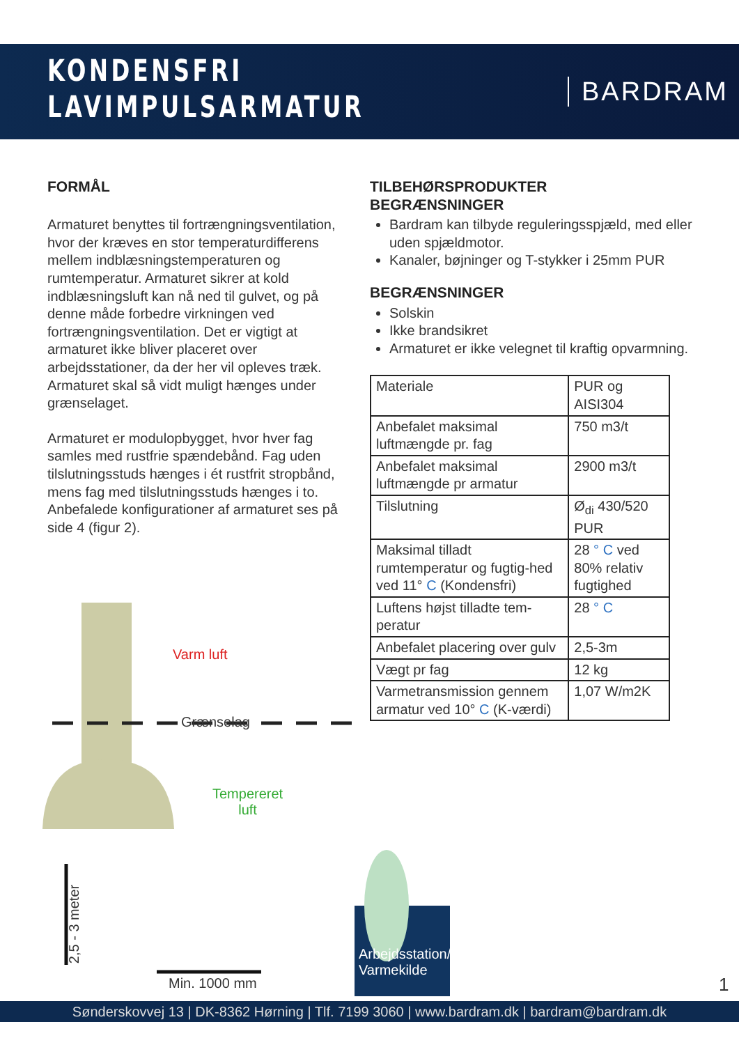KONDENSFRI
LAVIMPULSARMATUR
BARDRAM
FORMÅL
Armaturet benyttes til fortrængningsventilation, hvor der kræves en stor temperaturdifferens mellem indblæsningstemperaturen og rumtemperatur. Armaturet sikrer at kold indblæsningsluft kan nå ned til gulvet, og på denne måde forbedre virkningen ved fortrængningsventilation. Det er vigtigt at armaturet ikke bliver placeret over arbejdsstationer, da der her vil opleves træk. Armaturet skal så vidt muligt hænges under grænselaget.
Armaturet er modulopbygget, hvor hver fag samles med rustfrie spændebånd. Fag uden tilslutningsstuds hænges i ét rustfrit stropbånd, mens fag med tilslutningsstuds hænges i to. Anbefalede konfigurationer af armaturet ses på side 4 (figur 2).
TILBEHØRSPRODUKTER
BEGRÆNSNINGER
Bardram kan tilbyde reguleringsspjæld, med eller uden spjældmotor.
Kanaler, bøjninger og T-stykker i 25mm PUR
BEGRÆNSNINGER
Solskin
Ikke brandsikret
Armaturet er ikke velegnet til kraftig opvarmning.
| Materiale | PUR og AISI304 |
| Anbefalet maksimal luftmængde pr. fag | 750 m3/t |
| Anbefalet maksimal luftmængde pr armatur | 2900 m3/t |
| Tilslutning | Ø<sub>di</sub> 430/520 PUR |
| Maksimal tilladt rumtemperatur og fugtig-hed ved 11° C (Kondensfri) | 28 ° C ved 80% relativ fugtighed |
| Luftens højst tilladte tem-peratur | 28 ° C |
| Anbefalet placering over gulv | 2,5-3m |
| Vægt pr fag | 12 kg |
| Varmetransmission gennem armatur ved 10° C (K-værdi) | 1,07 W/m2K |
Varm luft
Grænselag
Tempereret
luft
2,5 - 3 meter
Min. 1000 mm
Arbejdsstation/
Varmekilde
1
Sønderskovvej 13 | DK-8362 Hørning | Tlf. 7199 3060 | www.bardram.dk | bardram@bardram.dk